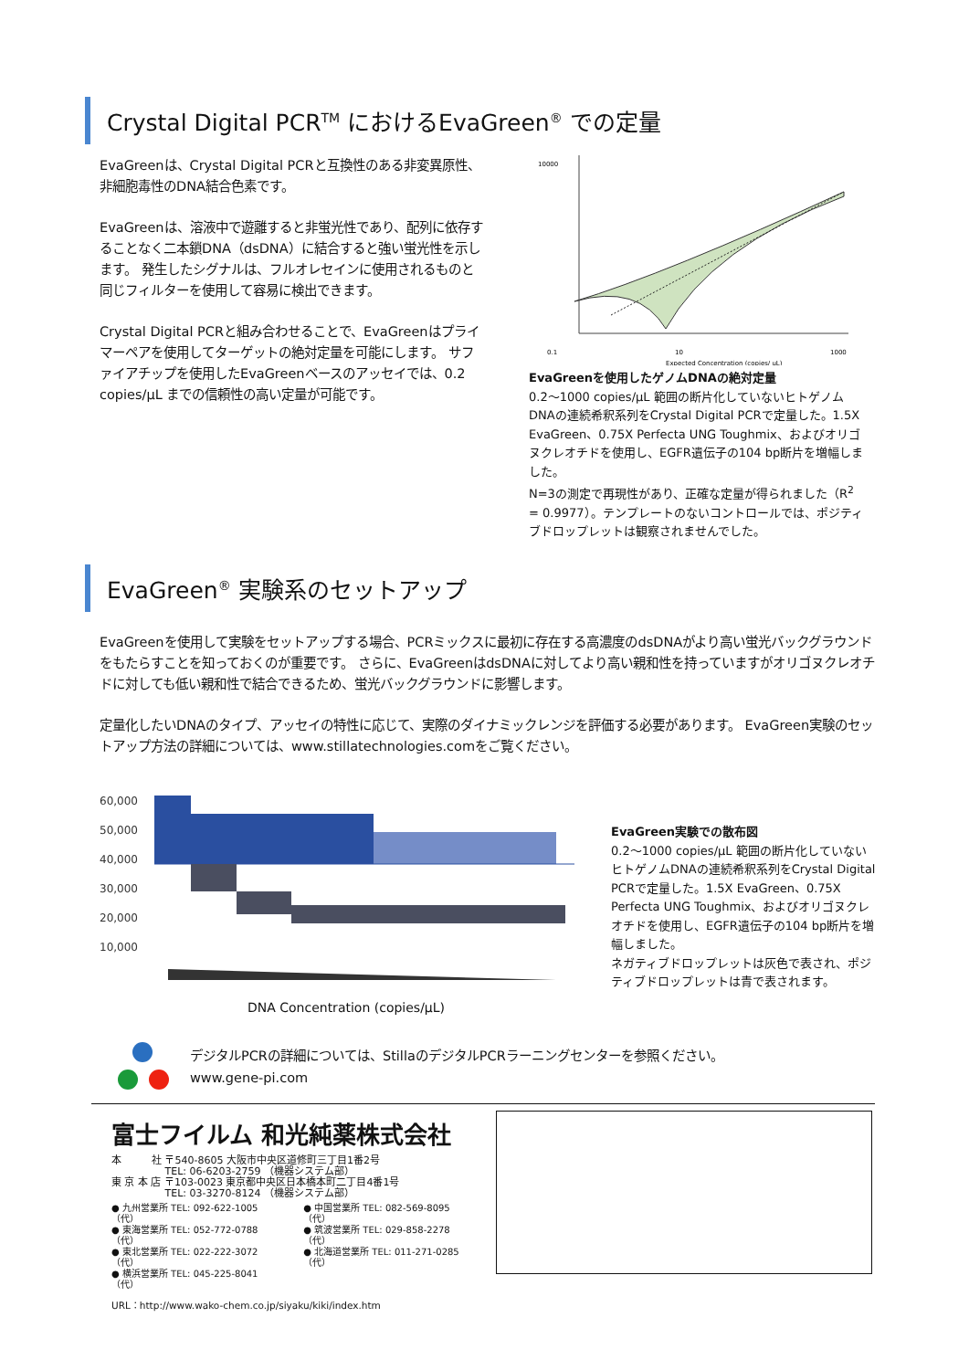Crystal Digital PCR<sup>TM</sup> におけるEvaGreen<sup>®</sup> での定量
EvaGreenは、Crystal Digital PCRと互換性のある非変異原性、非細胞毒性のDNA結合色素です。
EvaGreenは、溶液中で遊離すると非蛍光性であり、配列に依存することなく二本鎖DNA（dsDNA）に結合すると強い蛍光性を示します。 発生したシグナルは、フルオレセインに使用されるものと同じフィルターを使用して容易に検出できます。
Crystal Digital PCRと組み合わせることで、EvaGreenはプライマーペアを使用してターゲットの絶対定量を可能にします。 サファイアチップを使用したEvaGreenベースのアッセイでは、0.2 copies/μL までの信頼性の高い定量が可能です。
10000
0.1
10
1000
Expected Concentration (copies/ uL)
EvaGreenを使用したゲノムDNAの絶対定量
0.2〜1000 copies/μL 範囲の断片化していないヒトゲノムDNAの連続希釈系列をCrystal Digital PCRで定量した。1.5X EvaGreen、0.75X Perfecta UNG Toughmix、およびオリゴヌクレオチドを使用し、EGFR遺伝子の104 bp断片を増幅しました。
N=3の測定で再現性があり、正確な定量が得られました（R<sup>2</sup> = 0.9977）。テンプレートのないコントロールでは、ポジティブドロップレットは観察されませんでした。
EvaGreen<sup>®</sup> 実験系のセットアップ
EvaGreenを使用して実験をセットアップする場合、PCRミックスに最初に存在する高濃度のdsDNAがより高い蛍光バックグラウンドをもたらすことを知っておくのが重要です。 さらに、EvaGreenはdsDNAに対してより高い親和性を持っていますがオリゴヌクレオチドに対しても低い親和性で結合できるため、蛍光バックグラウンドに影響します。
定量化したいDNAのタイプ、アッセイの特性に応じて、実際のダイナミックレンジを評価する必要があります。 EvaGreen実験のセットアップ方法の詳細については、www.stillatechnologies.comをご覧ください。
60,000
50,000
40,000
30,000
20,000
10,000
DNA Concentration (copies/μL)
EvaGreen実験での散布図
0.2〜1000 copies/μL 範囲の断片化していないヒトゲノムDNAの連続希釈系列をCrystal Digital PCRで定量した。1.5X EvaGreen、0.75X Perfecta UNG Toughmix、およびオリゴヌクレオチドを使用し、EGFR遺伝子の104 bp断片を増幅しました。
ネガティブドロップレットは灰色で表され、ポジティブドロップレットは青で表されます。
デジタルPCRの詳細については、StillaのデジタルPCRラーニングセンターを参照ください。
www.gene-pi.com
富士フイルム 和光純薬株式会社
本　　　社 〒540-8605 大阪市中央区道修町三丁目1番2号
　　　　　 TEL: 06-6203-2759 （機器システム部）
東 京 本 店 〒103-0023 東京都中央区日本橋本町二丁目4番1号
　　　　　 TEL: 03-3270-8124 （機器システム部）
● 九州営業所 TEL: 092-622-1005（代）
● 東海営業所 TEL: 052-772-0788（代）
● 東北営業所 TEL: 022-222-3072（代）
● 横浜営業所 TEL: 045-225-8041（代）
● 中国営業所 TEL: 082-569-8095（代）
● 筑波営業所 TEL: 029-858-2278（代）
● 北海道営業所 TEL: 011-271-0285（代）
URL：http://www.wako-chem.co.jp/siyaku/kiki/index.htm